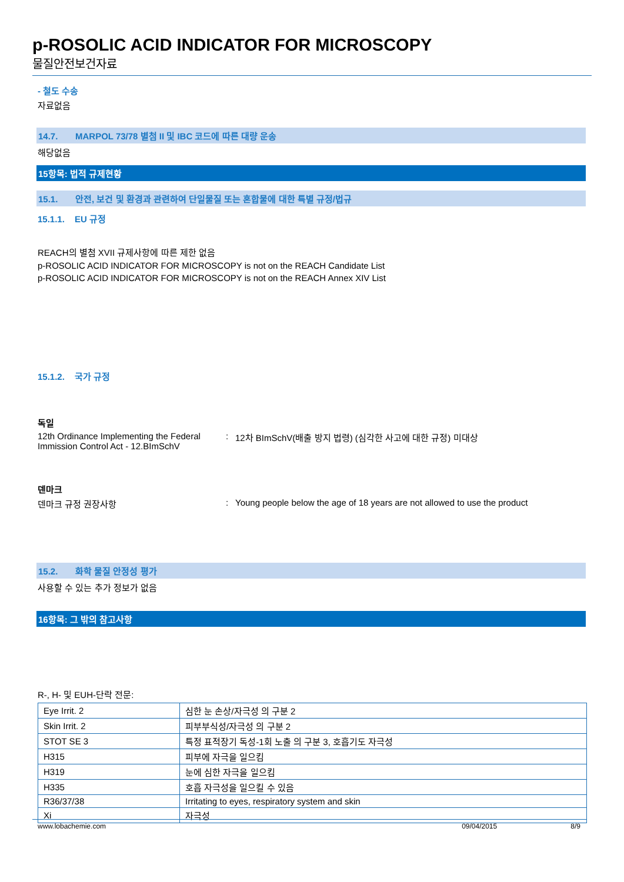p-ROSOLIC ACID INDICATOR FOR MICROSCOPY
물질안전보건자료
- 철도 수송
자료없음
14.7. MARPOL 73/78 별첨 II 및 IBC 코드에 따른 대량 운송
해당없음
15항목: 법적 규제현황
15.1. 안전, 보건 및 환경과 관련하여 단일물질 또는 혼합물에 대한 특별 규정/법규
15.1.1. EU 규정
REACH의 별첨 XVII 규제사항에 따른 제한 없음
p-ROSOLIC ACID INDICATOR FOR MICROSCOPY is not on the REACH Candidate List
p-ROSOLIC ACID INDICATOR FOR MICROSCOPY is not on the REACH Annex XIV List
15.1.2. 국가 규정
독일
12th Ordinance Implementing the Federal Immission Control Act - 12.BImSchV
: 12차 BImSchV(배출 방지 법령) (심각한 사고에 대한 규정) 미대상
덴마크
덴마크 규정 권장사항 : Young people below the age of 18 years are not allowed to use the product
15.2. 화학 물질 안정성 평가
사용할 수 있는 추가 정보가 없음
16항목: 그 밖의 참고사항
R-, H- 및 EUH-단락 전문:
| Eye Irrit. 2 | 심한 눈 손상/자극성 의 구분 2 |
| Skin Irrit. 2 | 피부부식성/자극성 의 구분 2 |
| STOT SE 3 | 특정 표적장기 독성-1회 노출 의 구분 3, 호흡기도 자극성 |
| H315 | 피부에 자극을 일으킴 |
| H319 | 눈에 심한 자극을 일으킴 |
| H335 | 호흡 자극성을 일으킬 수 있음 |
| R36/37/38 | Irritating to eyes, respiratory system and skin |
| Xi | 자극성 |
www.lobachemie.com 09/04/2015 8/9